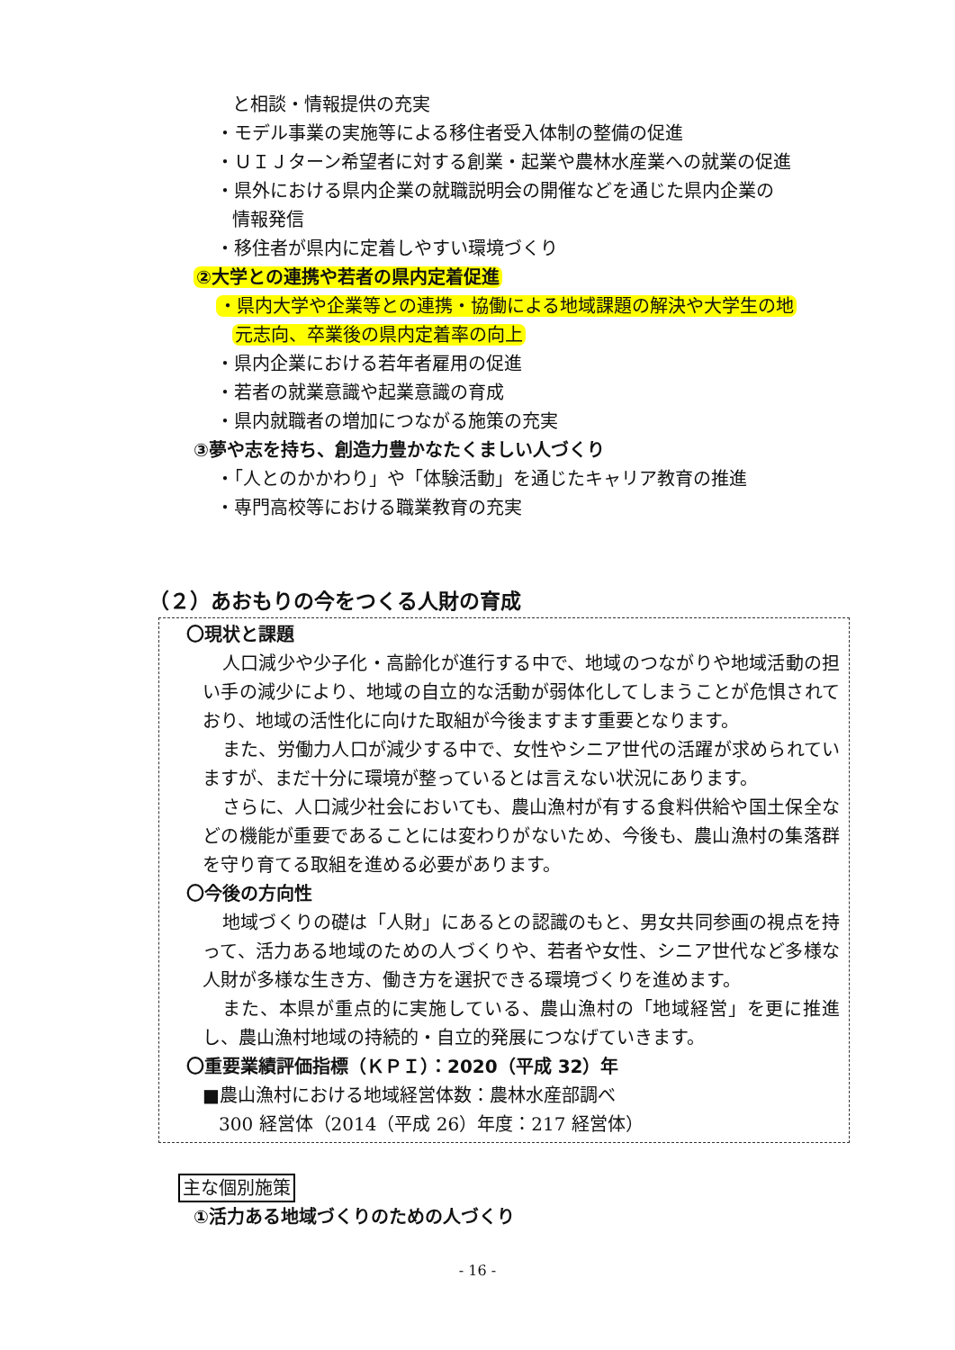と相談・情報提供の充実
・モデル事業の実施等による移住者受入体制の整備の促進
・ＵＩＪターン希望者に対する創業・起業や農林水産業への就業の促進
・県外における県内企業の就職説明会の開催などを通じた県内企業の
情報発信
・移住者が県内に定着しやすい環境づくり
②大学との連携や若者の県内定着促進
・県内大学や企業等との連携・協働による地域課題の解決や大学生の地
元志向、卒業後の県内定着率の向上
・県内企業における若年者雇用の促進
・若者の就業意識や起業意識の育成
・県内就職者の増加につながる施策の充実
③夢や志を持ち、創造力豊かなたくましい人づくり
・「人とのかかわり」や「体験活動」を通じたキャリア教育の推進
・専門高校等における職業教育の充実
（２）あおもりの今をつくる人財の育成
〇現状と課題
人口減少や少子化・高齢化が進行する中で、地域のつながりや地域活動の担い手の減少により、地域の自立的な活動が弱体化してしまうことが危惧されており、地域の活性化に向けた取組が今後ますます重要となります。
また、労働力人口が減少する中で、女性やシニア世代の活躍が求められていますが、まだ十分に環境が整っているとは言えない状況にあります。
さらに、人口減少社会においても、農山漁村が有する食料供給や国土保全などの機能が重要であることには変わりがないため、今後も、農山漁村の集落群を守り育てる取組を進める必要があります。
〇今後の方向性
地域づくりの礎は「人財」にあるとの認識のもと、男女共同参画の視点を持って、活力ある地域のための人づくりや、若者や女性、シニア世代など多様な人財が多様な生き方、働き方を選択できる環境づくりを進めます。
また、本県が重点的に実施している、農山漁村の「地域経営」を更に推進し、農山漁村地域の持続的・自立的発展につなげていきます。
〇重要業績評価指標（ＫＰＩ）：2020（平成 32）年
■農山漁村における地域経営体数：農林水産部調べ
300 経営体（2014（平成 26）年度：217 経営体）
主な個別施策
①活力ある地域づくりのための人づくり
- 16 -